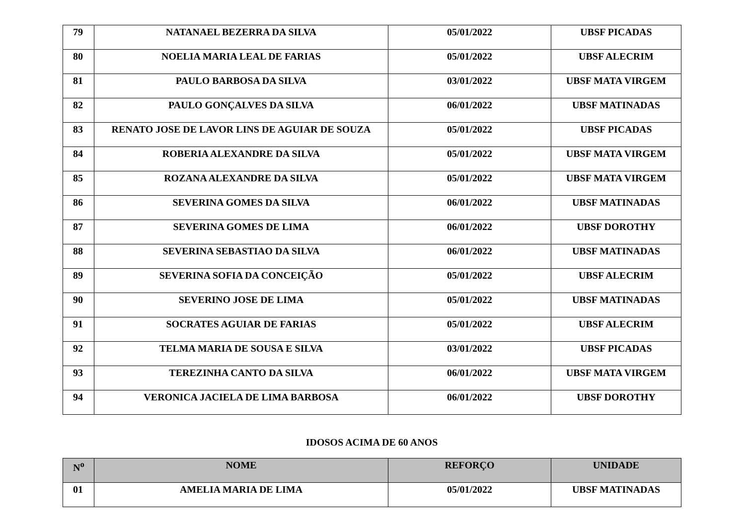| 79 | NATANAEL BEZERRA DA SILVA | 05/01/2022 | UBSF PICADAS |
| 80 | NOELIA MARIA LEAL DE FARIAS | 05/01/2022 | UBSF ALECRIM |
| 81 | PAULO BARBOSA DA SILVA | 03/01/2022 | UBSF MATA VIRGEM |
| 82 | PAULO GONÇALVES DA SILVA | 06/01/2022 | UBSF MATINADAS |
| 83 | RENATO JOSE DE LAVOR LINS DE AGUIAR DE SOUZA | 05/01/2022 | UBSF PICADAS |
| 84 | ROBERIA ALEXANDRE DA SILVA | 05/01/2022 | UBSF MATA VIRGEM |
| 85 | ROZANA ALEXANDRE DA SILVA | 05/01/2022 | UBSF MATA VIRGEM |
| 86 | SEVERINA GOMES DA SILVA | 06/01/2022 | UBSF MATINADAS |
| 87 | SEVERINA GOMES DE LIMA | 06/01/2022 | UBSF DOROTHY |
| 88 | SEVERINA SEBASTIAO DA SILVA | 06/01/2022 | UBSF MATINADAS |
| 89 | SEVERINA SOFIA DA CONCEIÇÃO | 05/01/2022 | UBSF ALECRIM |
| 90 | SEVERINO JOSE DE LIMA | 05/01/2022 | UBSF MATINADAS |
| 91 | SOCRATES AGUIAR DE FARIAS | 05/01/2022 | UBSF ALECRIM |
| 92 | TELMA MARIA DE SOUSA E SILVA | 03/01/2022 | UBSF PICADAS |
| 93 | TEREZINHA CANTO DA SILVA | 06/01/2022 | UBSF MATA VIRGEM |
| 94 | VERONICA JACIELA DE LIMA BARBOSA | 06/01/2022 | UBSF DOROTHY |
IDOSOS ACIMA DE 60 ANOS
| N<sup>o</sup> | NOME | REFORÇO | UNIDADE |
| --- | --- | --- | --- |
| 01 | AMELIA MARIA DE LIMA | 05/01/2022 | UBSF MATINADAS |